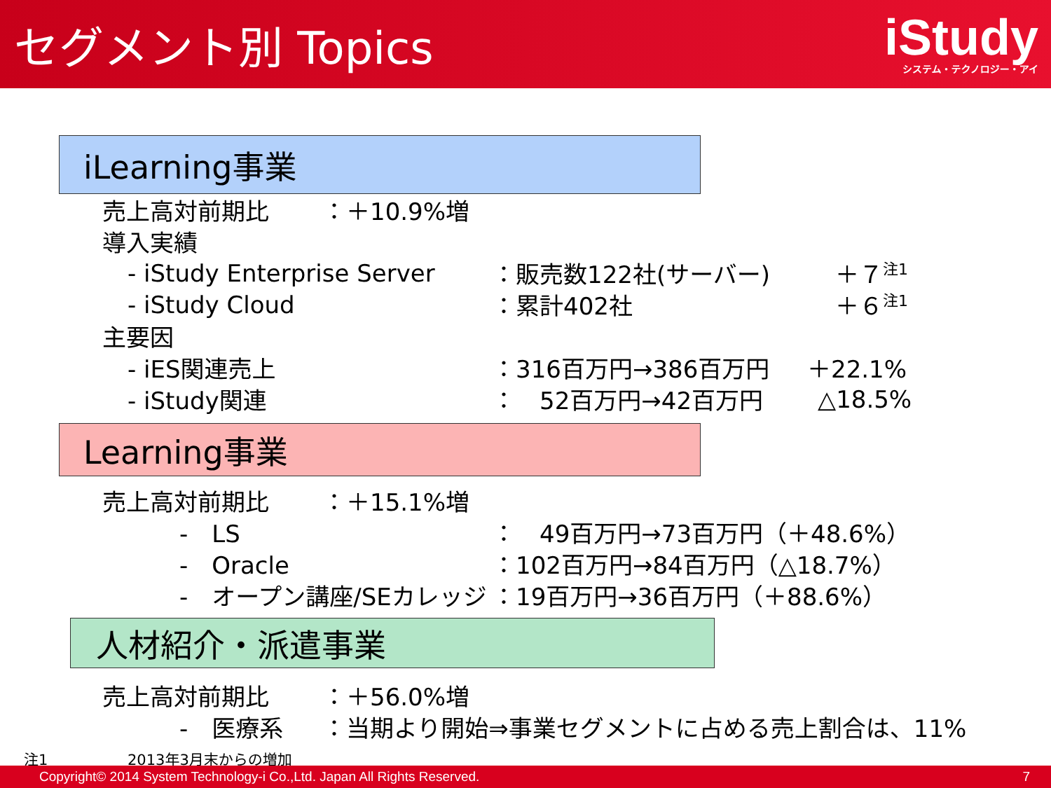セグメント別 Topics
iStudy
システム・テクノロジー・アイ
iLearning事業
売上高対前期比 ：＋10.9%増
導入実績
- iStudy Enterprise Server
：販売数122社(サーバー) ＋７<sup>注1</sup>
- iStudy Cloud ：累計402社 ＋６<sup>注1</sup>
主要因
- iES関連売上 ：316百万円→386百万円 ＋22.1%
- iStudy関連 ：　52百万円→42百万円 △18.5%
Learning事業
売上高対前期比 ：＋15.1%増
-　LS ：　49百万円→73百万円（＋48.6%）
-　Oracle ：102百万円→84百万円（△18.7%）
-　オープン講座/SEカレッジ
：19百万円→36百万円（＋88.6%）
人材紹介・派遣事業
売上高対前期比 ：＋56.0%増
-　医療系
：当期より開始⇒事業セグメントに占める売上割合は、11%
注1 2013年3月末からの増加
Copyright© 2014 System Technology-i Co.,Ltd. Japan All Rights Reserved. 7